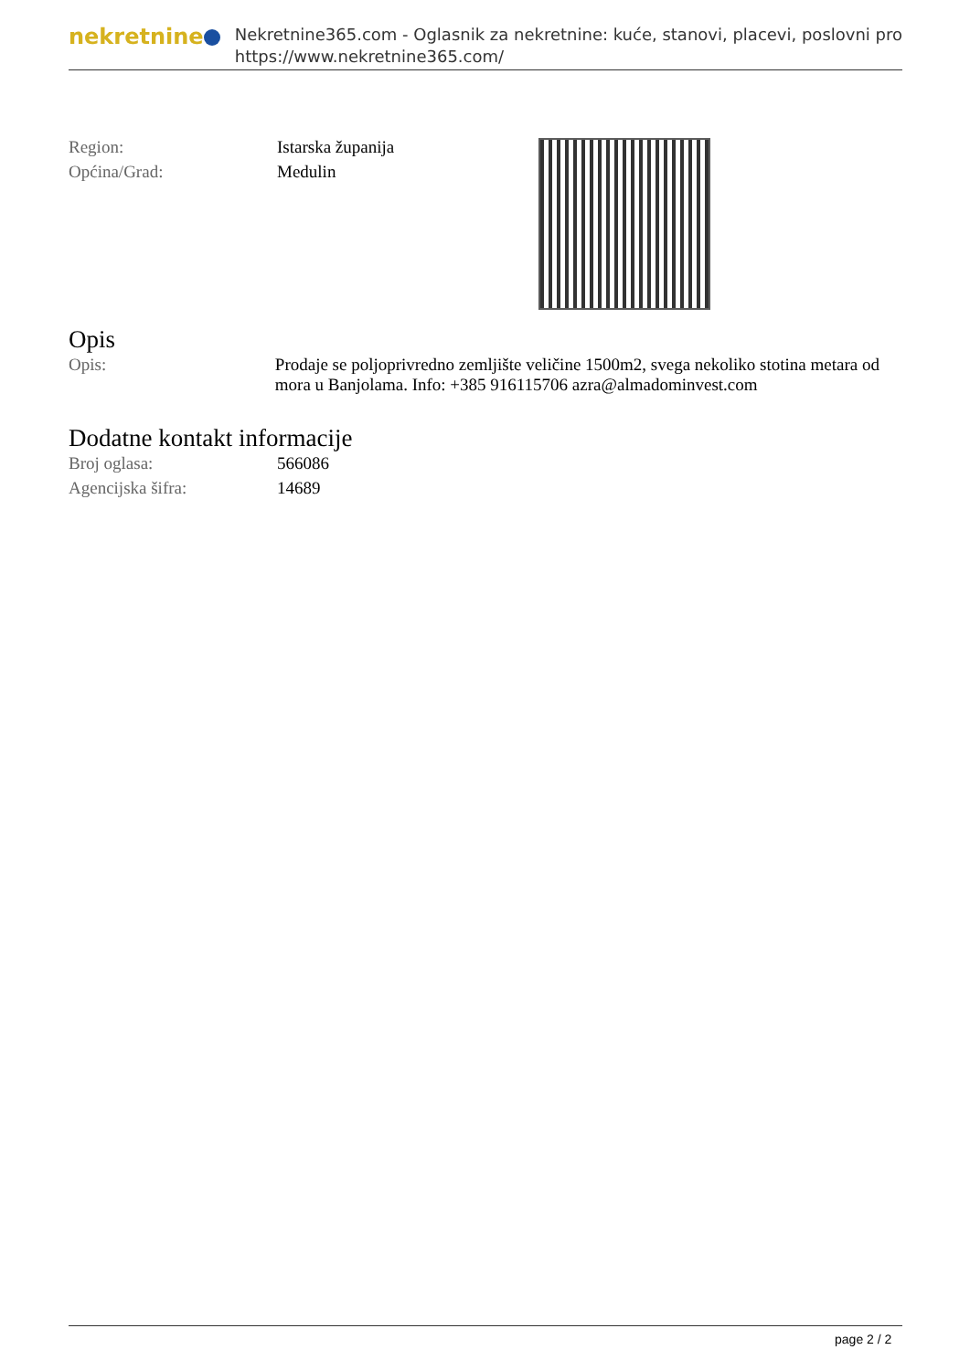nekretnine
Nekretnine365.com - Oglasnik za nekretnine: kuće, stanovi, placevi, poslovni pro
https://www.nekretnine365.com/
| Region: | Istarska županija |
| Općina/Grad: | Medulin |
Opis
| Opis: | Prodaje se poljoprivredno zemljište veličine 1500m2, svega nekoliko stotina metara od mora u Banjolama. Info: +385 916115706 azra@almadominvest.com |
Dodatne kontakt informacije
| Broj oglasa: | 566086 |
| Agencijska šifra: | 14689 |
page 2 / 2